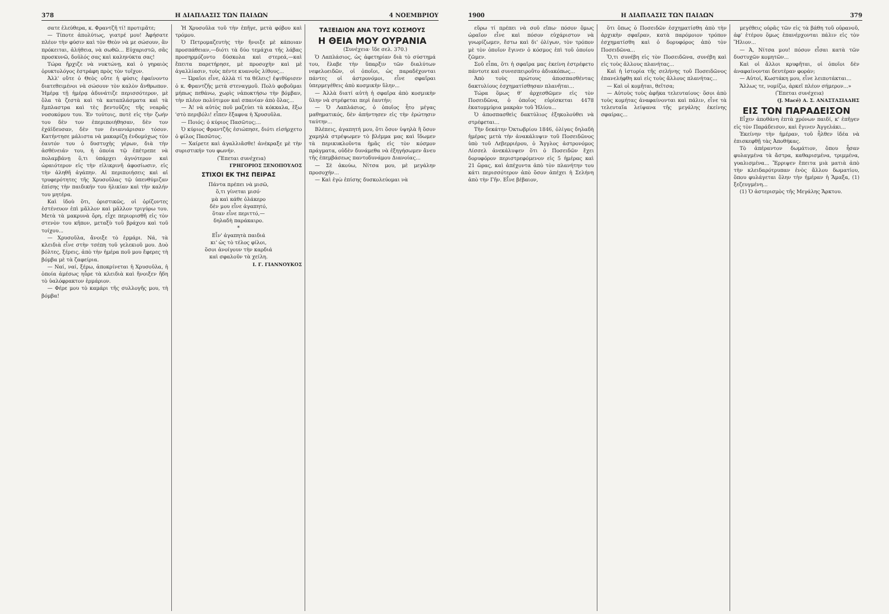378 Η ΔΙΑΠΛΑΣΙΣ ΤΩΝ ΠΑΙΔΩΝ 4 ΝΟΕΜΒΡΙΟΥ
σατε ἐλεύθερα, κ. Φραντζῆ τί! προτιμᾶτε;
— Τίποτε ἀπολύτως, γιατρέ μου! Ἀφήσατε πλέον τὴν φύσιν καὶ τὸν Θεὸν νὰ με σώσουν, ἂν πρόκειται, ἀλήθεια, νὰ σωθῶ... Εὐχαριστῶ, σᾶς προσκυνῶ, δοῦλός σας καὶ καληνύκτα σας!
Τώρα ἤρχιζε νὰ νυκτώνῃ, καὶ ὁ γηραιὸς ὀρυκτολόγος ἐστράφη πρὸς τὸν τοῖχον.
Ἀλλ' οὔτε ὁ Θεὸς οὔτε ἡ φύσις ἐφαίνοντο διατεθειμένοι νὰ σώσουν τὸν καλὸν ἄνθρωπον. Ἡμέρᾳ τῇ ἡμέρᾳ ἀδυνάτιζε περισσότερον, μὲ ὅλα τὰ ζεστὰ καὶ τὰ καταπλάσματα καὶ τὰ ἔμπλαστρα καὶ τὲς βεντοῦζες τῆς νεαρᾶς νοσοκόμου του. Ἐν τούτοις, ποτὲ εἰς τὴν ζωήν του δὲν τον ἐπεριποιήθησαν, δὲν τον ἐχάϊδευσαν, δὲν τον ἐνιανιάρισαν τόσον. Κατήντησε μάλιστα νὰ μακαρίζῃ ἐνδομύχως τὸν ἑαυτόν του ὁ δυστυχὴς γέρων, διὰ τὴν ἀσθένειάν του, ἡ ὁποία τῷ ἐπέτρεπε νὰ πολαμβάνῃ ὅ,τι ὑπάρχει ἀγνότερον καὶ ὡραιότερον εἰς τὴν εἰλικρινῆ ἀφοσίωσιν, εἰς τὴν ἀληθῆ ἀγάπην. Αἱ περιποιήσεις καὶ αἱ τρυφερότητες τῆς Χρυσοῦλας τῷ ὑπενθύμιζαν ἐπίσης τὴν παιδικήν του ἡλικίαν καὶ τὴν καλήν του μητέρα.
Καὶ ἰδοὺ ὅτι, ὁριστικῶς, οἱ ὁρίζοντες ἐστένευον ἐπὶ μᾶλλον καὶ μᾶλλον τριγύρω του. Μετὰ τὰ μακρυνὰ ὄρη, εἶχε περιορισθῆ εἰς τὸν στενὸν του κῆπον, μεταξὺ τοῦ βράχου καὶ τοῦ τοίχου...
— Χρυσοῦλα, ἄνοιξε τὸ ἑρμάρι. Νά, τὰ κλειδιὰ εἶνε στὴν τσέπη τοῦ γελεκιοῦ μου. Δυὸ βόλτες, ξέρεις, ἀπὸ τὴν ἡμέρα ποῦ μου ἔφερες τὴ βόμβα μὲ τὰ ζαφείρια.
— Ναί, ναί, ξέρω, ἀποκρίνεται ἡ Χρυσοῦλα, ἡ ὁποία ἀμέσως ηὗρε τὰ κλειδιὰ καὶ ἤνοιξεν ἤδη τὸ ὑαλόφρακτον ἑρμάριον.
— Φέρε μου τὸ καμάρι τῆς συλλογῆς μου, τὴ βόμβα!
Ἡ Χρυσοῦλα τοῦ τὴν ἐπῆγε, μετὰ φόβου καὶ τρόμου.
Ὁ Πετρομαζευτὴς τὴν ἤνοιξε μὲ κάποιαν προσπάθειαν,—διότι τὰ δύο τεμάχια τῆς λάβας προσηρμόζοντο δύσκολα καὶ στερεά,—καὶ ἔπειτα παρετήρησε, μὲ προσοχὴν καὶ μὲ ἀγαλλίασιν, τοὺς πέντε κυανοῦς λίθους...
— Ὡραῖοι εἶνε, ἀλλὰ τί τα θέλεις! ἐψιθύρισεν ὁ κ. Φραντζῆς μετὰ στεναγμοῦ. Πολὺ φοβοῦμαι μήπως πεθάνω, χωρὶς νἀποκτήσω τὴν βόμβαν, τὴν πλέον πολύτιμον καὶ σπανίαν ἀπὸ ὅλας...
— Ἀ! νὰ αὐτὸς ποῦ μαζεύει τὰ κόκκαλα, ἔξω 'στὸ περιβόλι! εἶπεν ἔξαφνα ἡ Χρυσοῦλα.
— Ποιός; ὁ κύριος Πασῶτος;...
Ὁ κύριος Φραντζῆς ἐσιώπησε, διότι εἰσήρχετο ὁ φίλος Πασῶτος.
— Χαίρετε καὶ ἀγαλλιᾶσθε! ἀνέκραξε μὲ τὴν συριστικήν του φωνήν.
(Ἕπεται συνέχεια)
ΓΡΗΓΟΡΙΟΣ ΞΕΝΟΠΟΥΛΟΣ
ΣΤΙΧΟΙ ΕΚ ΤΗΣ ΠΕΙΡΑΣ
Πάντα πρέπει νὰ μισῶ,
ὅ,τι γίνεται μισό·
μὰ καὶ κάθε ὀλάκερο
δὲν μου εἶνε ἀγαπητό,
ὅταν εἶνε περιττό,—
δηλαδὴ παράκαιρο.
*
Εἶν' ἀγαπητὰ παιδιά
κι' ὡς τὸ τέλος φίλοι,
ὅσοι ἀνοίγουν τὴν καρδιά
καὶ σφαλοῦν τὰ χείλη.
Ι. Γ. ΓΙΑΝΝΟΥΚΟΣ
ΤΑΞΕΙΔΙΟΝ ΑΝΑ ΤΟΥΣ ΚΟΣΜΟΥΣ
Η ΘΕΙΑ ΜΟΥ ΟΥΡΑΝΙΑ
(Συνέχεια· ἴδε σελ. 370.)
Ὁ Λαπλάσιος, ὡς ἀφετηρίαν διὰ τὸ σύστημά του, ἔλαβε τὴν ὕπαρξιν τῶν διαλύτων νεφελοειδῶν, οἱ ὁποῖοι, ὡς παραδέχονται πάντες οἱ ἀστρονόμοι, εἶνε σφαῖραι ὑπερμεγέθεις ἀπὸ κοσμικὴν ὕλην...
— Ἀλλὰ διατί αὐτὴ ἡ σφαῖρα ἀπὸ κοσμικὴν ὕλην νὰ στρέφεται περὶ ἑαυτήν;
— Ὁ Λαπλάσιος, ὁ ὁποῖος ἦτο μέγας μαθηματικός, δὲν ἀπήντησεν εἰς τὴν ἐρώτησιν ταύτην...
Βλέπεις, ἀγαπητή μου, ὅτι ὅσον ὑψηλὰ ἢ ὅσον χαμηλὰ στρέψωμεν τὸ βλέμμα μας καὶ ἴδωμεν τὰ περικυκλοῦντα ἡμᾶς εἰς τὸν κόσμον πράγματα, οὐδὲν δυνάμεθα νὰ ἐξηγήσωμεν ἄνευ τῆς ἐπεμβάσεως παντοδυνάμου Διανοίας...
— Σὲ ἀκούω, Νίτσα μου, μὲ μεγάλην προσοχήν...
— Καὶ ἐγὼ ἐπίσης δυσκολεύομαι νὰ
1900 Η ΔΙΑΠΛΑΣΙΣ ΤΩΝ ΠΑΙΔΩΝ 379
εὕρω τί πρέπει νὰ σοῦ εἴπω· πόσον ὅμως ὡραῖον εἶνε καὶ πόσον εὐχάριστον νὰ γνωρίζωμεν, ἔστω καὶ δι' ὀλίγων, τὸν τρόπον μὲ τὸν ὁποῖον ἔγινεν ὁ κόσμος ἐπὶ τοῦ ὁποίου ζῶμεν.
Σοῦ εἶπα, ὅτι ἡ σφαῖρα μας ἐκείνη ἐστρέφετο πάντοτε καὶ συνεσπειροῦτο ἀδιακόπως...
Ἀπὸ τοὺς πρώτους ἀποσπασθέντας δακτυλίους ἐσχηματίσθησαν πλανῆται...
Τώρα ὅμως θ' ἀρχεσθῶμεν εἰς τὸν Ποσειδῶνα, ὁ ὁποῖος εὑρίσκεται 4478 ἑκατομμύρια μακρὰν τοῦ Ἡλίου...
Ὁ ἀποσπασθεὶς δακτύλιος ἐξηκολούθει νὰ στρέφεται...
Τὴν δεκάτην Ὀκτωβρίου 1846, ὀλίγας δηλαδὴ ἡμέρας μετὰ τὴν ἀνακάλυψιν τοῦ Ποσειδῶνος ὑπὸ τοῦ Λεβερριέρου, ὁ Ἄγγλος ἀστρονόμος Λίσσελ ἀνεκάλυψεν ὅτι ὁ Ποσειδῶν ἔχει δορυφόρον περιστρεφόμενον εἰς 5 ἡμέρας καὶ 21 ὥρας, καὶ ἀπέχοντα ἀπὸ τὸν πλανήτην του κάτι περισσότερον ἀπὸ ὅσον ἀπέχει ἡ Σελήνη ἀπὸ τὴν Γῆν. Εἶνε βέβαιον,
ὅτι ὅπως ὁ Ποσειδῶν ἐσχηματίσθη ἀπὸ τὴν ἀρχικὴν σφαῖραν, κατὰ παρόμοιον τρόπον ἐσχηματίσθη καὶ ὁ δορυφόρος ἀπὸ τὸν Ποσειδῶνα...
Ὅ,τι συνέβη εἰς τὸν Ποσειδῶνα, συνέβη καὶ εἰς τοὺς ἄλλους πλανήτας...
Καὶ ἡ ἱστορία τῆς σελήνης τοῦ Ποσειδῶνος ἐπανελήφθη καὶ εἰς τοὺς ἄλλους πλανήτας...
— Καὶ οἱ κομῆται, θεῖτσα;
— Αὐτοὺς τοὺς ἀφῆκα τελευταίους· ὅσοι ἀπὸ τοὺς κομήτας ἀναφαίνονται καὶ πάλιν, εἶνε τὰ τελευταῖα λείψανα τῆς μεγάλης ἐκείνης σφαίρας...
μεγέθεις οὐρᾶς τῶν εἰς τὰ βάθη τοῦ οὐρανοῦ, ἀφ' ἑτέρου ὅμως ἐπανέρχονται πάλιν εἰς τὸν Ἥλιον...
— Ἀ, Νίτσα μου! πόσον εἶσαι κατὰ τῶν δυστυχῶν κομητῶν...
Καὶ οἱ ἄλλοι κρυφῆται, οἱ ὁποῖοι δὲν ἀναφαίνονται δευτέραν φοράν;
— Αὐτοί, Κωστάκη μου, εἶνε λειποτάκται...
Ἄλλως τε, νομίζω, ἀρκεῖ πλέον σήμερον...»
(Ἕπεται συνέχεια)
(J. Macé) Α. Σ. ΑΝΑΣΤΑΣΙΑΔΗΣ
ΕΙΣ ΤΟΝ ΠΑΡΑΔΕΙΣΟΝ
Εἶχεν ἀποθάνη ἑπτὰ χρόνων παιδί, κ' ἐπῆγεν εἰς τὸν Παράδεισον, καὶ ἔγινεν Ἀγγελάκι...
Ἐκείνην τὴν ἡμέραν, τοῦ ἦλθεν ἰδέα νὰ ἐπισκεφθῇ τὰς Ἀποθήκας.
Τὸ ἀπέραντον δωμάτιον, ὅπου ἦσαν φυλαγμένα τὰ ἄστρα, καθαρισμένα, τριμμένα, γυαλισμένα... Ἔρριψεν ἔπειτα μιὰ ματιὰ ἀπὸ τὴν κλειδαρότρυπαν ἑνὸς ἄλλου δωματίου, ὅπου φυλάγεται ὅλην τὴν ἡμέραν ἡ Ἅμαξα, (1) ξεζευγμένη...
(1) Ὁ ἀστερισμὸς τῆς Μεγάλης Ἄρκτου.